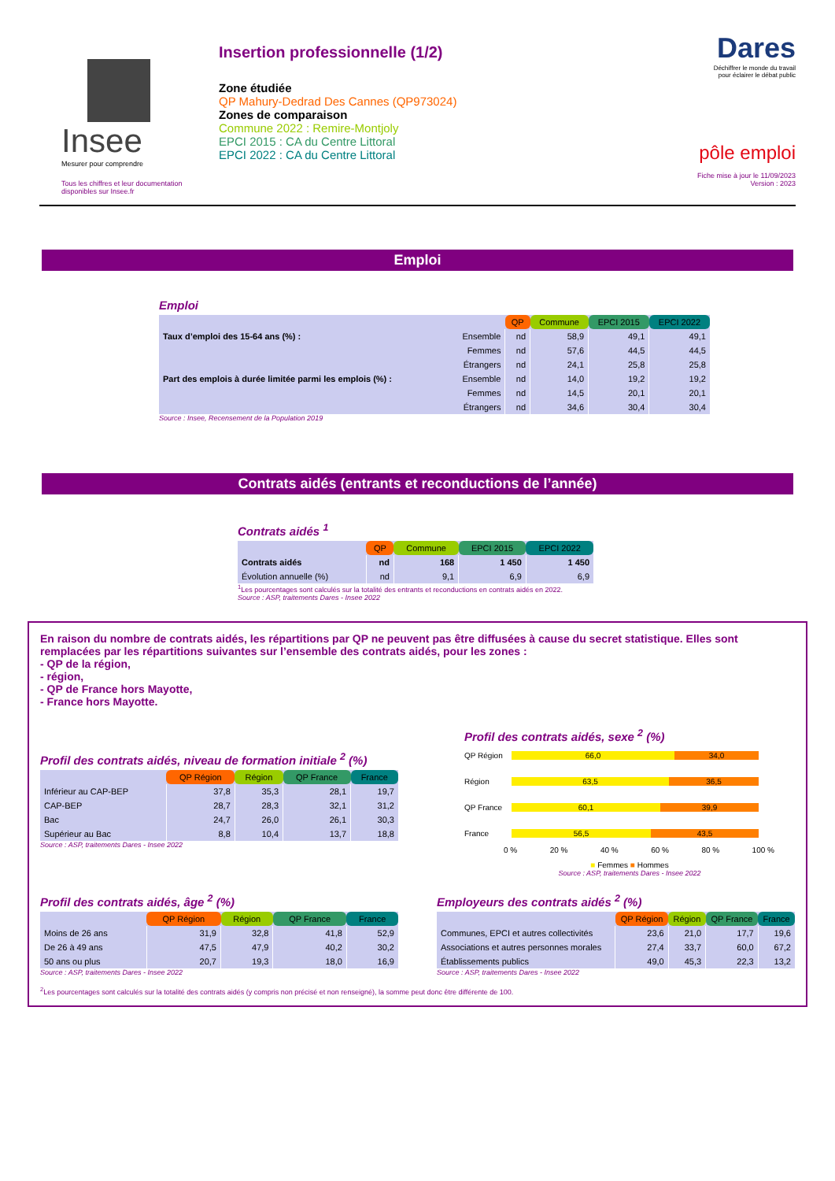Insee
Mesurer pour comprendre
Tous les chiffres et leur documentation disponibles sur Insee.fr
Insertion professionnelle (1/2)
Zone étudiée
QP Mahury-Dedrad Des Cannes (QP973024)
Zones de comparaison
Commune 2022 : Remire-Montjoly
EPCI 2015 : CA du Centre Littoral
EPCI 2022 : CA du Centre Littoral
Dares
Déchiffrer le monde du travail
pour éclairer le débat public
pôle emploi
Fiche mise à jour le 11/09/2023
Version : 2023
Emploi
Emploi
| | | QP | Commune | EPCI 2015 | EPCI 2022 |
| --- | --- | --- | --- | --- | --- |
| Taux d’emploi des 15-64 ans (%) : | Ensemble | nd | 58,9 | 49,1 | 49,1 |
| | Femmes | nd | 57,6 | 44,5 | 44,5 |
| | Étrangers | nd | 24,1 | 25,8 | 25,8 |
| Part des emplois à durée limitée parmi les emplois (%) : | Ensemble | nd | 14,0 | 19,2 | 19,2 |
| | Femmes | nd | 14,5 | 20,1 | 20,1 |
| | Étrangers | nd | 34,6 | 30,4 | 30,4 |
Source : Insee, Recensement de la Population 2019
Contrats aidés (entrants et reconductions de l’année)
Contrats aidés <sup>1</sup>
| | QP | Commune | EPCI 2015 | EPCI 2022 |
| --- | --- | --- | --- | --- |
| Contrats aidés | nd | 168 | 1 450 | 1 450 |
| Évolution annuelle (%) | nd | 9,1 | 6,9 | 6,9 |
<sup>1</sup> Les pourcentages sont calculés sur la totalité des entrants et reconductions en contrats aidés en 2022.
Source : ASP, traitements Dares - Insee 2022
En raison du nombre de contrats aidés, les répartitions par QP ne peuvent pas être diffusées à cause du secret statistique. Elles sont remplacées par les répartitions suivantes sur l’ensemble des contrats aidés, pour les zones :
- QP de la région,
- région,
- QP de France hors Mayotte,
- France hors Mayotte.
Profil des contrats aidés, niveau de formation initiale <sup>2</sup> (%)
| | QP Région | Région | QP France | France |
| --- | --- | --- | --- | --- |
| Inférieur au CAP-BEP | 37,8 | 35,3 | 28,1 | 19,7 |
| CAP-BEP | 28,7 | 28,3 | 32,1 | 31,2 |
| Bac | 24,7 | 26,0 | 26,1 | 30,3 |
| Supérieur au Bac | 8,8 | 10,4 | 13,7 | 18,8 |
Source : ASP, traitements Dares - Insee 2022
Profil des contrats aidés, sexe <sup>2</sup> (%)
QP Région 66,0 34,0
Région 63,5 36,5
QP France 60,1 39,9
France 56,5 43,5
0 % 20 % 40 % 60 % 80 % 100 %
■ Femmes ■ Hommes
Source : ASP, traitements Dares - Insee 2022
Profil des contrats aidés, âge <sup>2</sup> (%)
| | QP Région | Région | QP France | France |
| --- | --- | --- | --- | --- |
| Moins de 26 ans | 31,9 | 32,8 | 41,8 | 52,9 |
| De 26 à 49 ans | 47,5 | 47,9 | 40,2 | 30,2 |
| 50 ans ou plus | 20,7 | 19,3 | 18,0 | 16,9 |
Source : ASP, traitements Dares - Insee 2022
Employeurs des contrats aidés <sup>2</sup> (%)
| | QP Région | Région | QP France | France |
| --- | --- | --- | --- | --- |
| Communes, EPCI et autres collectivités | 23,6 | 21,0 | 17,7 | 19,6 |
| Associations et autres personnes morales | 27,4 | 33,7 | 60,0 | 67,2 |
| Établissements publics | 49,0 | 45,3 | 22,3 | 13,2 |
Source : ASP, traitements Dares - Insee 2022
<sup>2</sup> Les pourcentages sont calculés sur la totalité des contrats aidés (y compris non précisé et non renseigné), la somme peut donc être différente de 100.